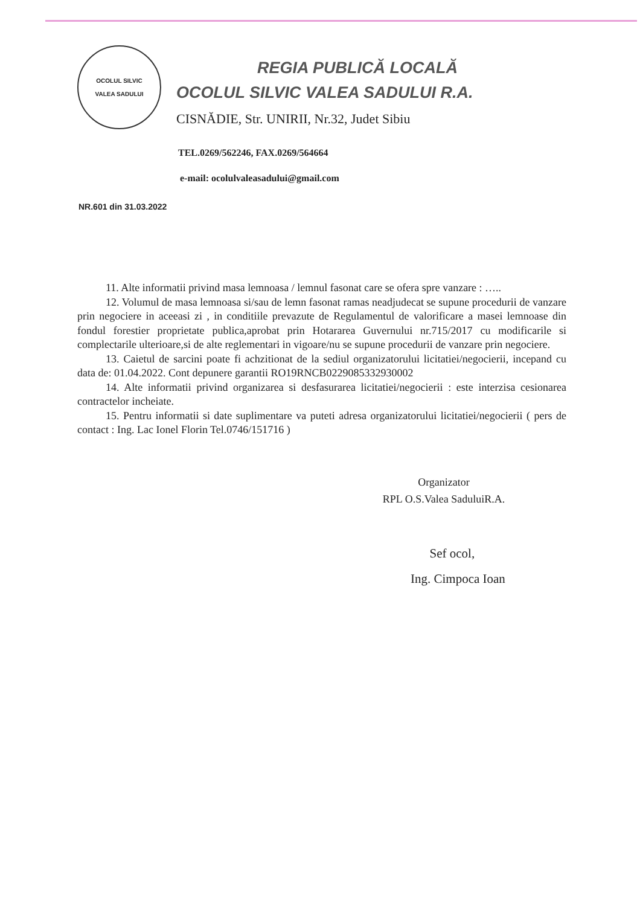OCOLUL SILVIC
VALEA SADULUI
REGIA PUBLICĂ LOCALĂ
OCOLUL SILVIC VALEA SADULUI R.A.
CISNĂDIE, Str. UNIRII, Nr.32, Judet Sibiu
TEL.0269/562246, FAX.0269/564664
e-mail: ocolulvaleasadului@gmail.com
NR.601 din 31.03.2022
11. Alte informatii privind masa lemnoasa / lemnul fasonat care se ofera spre vanzare : …..
12. Volumul de masa lemnoasa si/sau de lemn fasonat ramas neadjudecat se supune procedurii de vanzare prin negociere in aceeasi zi , in conditiile prevazute de Regulamentul de valorificare a masei lemnoase din fondul forestier proprietate publica,aprobat prin Hotararea Guvernului nr.715/2017 cu modificarile si complectarile ulterioare,si de alte reglementari in vigoare/nu se supune procedurii de vanzare prin negociere.
13. Caietul de sarcini poate fi achzitionat de la sediul organizatorului licitatiei/negocierii, incepand cu data de: 01.04.2022. Cont depunere garantii RO19RNCB0229085332930002
14. Alte informatii privind organizarea si desfasurarea licitatiei/negocierii : este interzisa cesionarea contractelor incheiate.
15. Pentru informatii si date suplimentare va puteti adresa organizatorului licitatiei/negocierii ( pers de contact : Ing. Lac Ionel Florin Tel.0746/151716 )
Organizator
RPL O.S.Valea SaduluiR.A.
Sef ocol,
Ing. Cimpoca Ioan